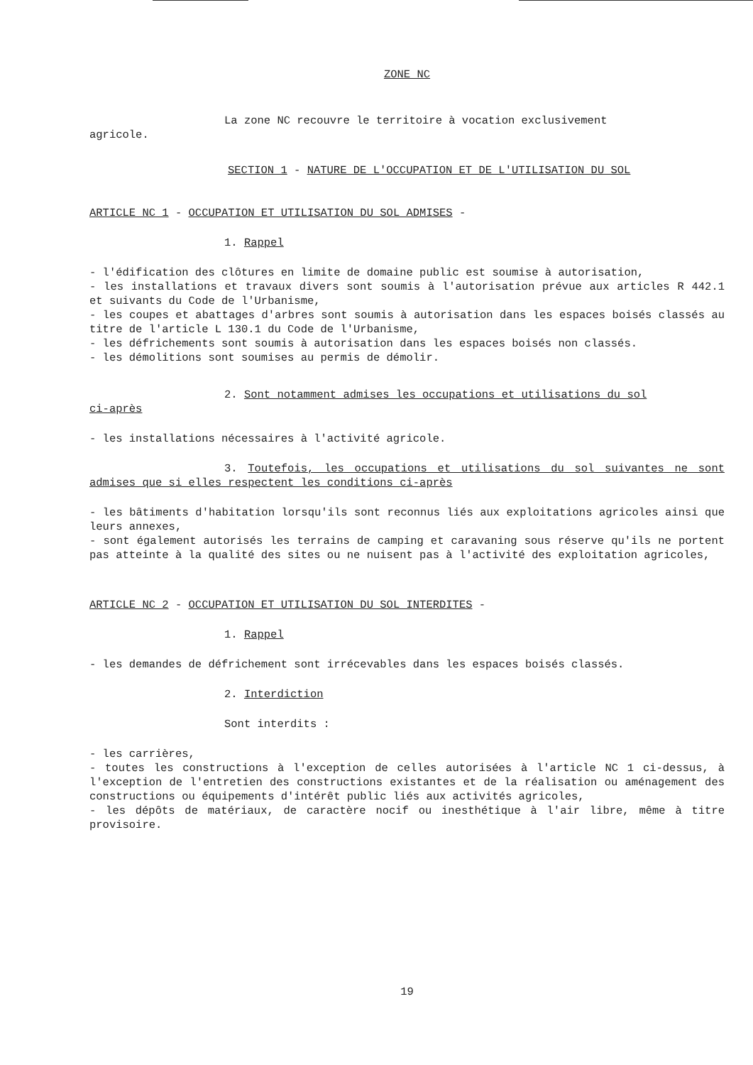ZONE NC
La zone NC recouvre le territoire à vocation exclusivement
agricole.
SECTION 1 - NATURE DE L'OCCUPATION ET DE L'UTILISATION DU SOL
ARTICLE NC 1 - OCCUPATION ET UTILISATION DU SOL ADMISES -
1. Rappel
- l'édification des clôtures en limite de domaine public est soumise à autorisation,
- les installations et travaux divers sont soumis à l'autorisation prévue aux articles R 442.1 et suivants du Code de l'Urbanisme,
- les coupes et abattages d'arbres sont soumis à autorisation dans les espaces boisés classés au titre de l'article L 130.1 du Code de l'Urbanisme,
- les défrichements sont soumis à autorisation dans les espaces boisés non classés.
- les démolitions sont soumises au permis de démolir.
2. Sont notamment admises les occupations et utilisations du sol
ci-après
- les installations nécessaires à l'activité agricole.
3. Toutefois, les occupations et utilisations du sol suivantes ne sont admises que si elles respectent les conditions ci-après
- les bâtiments d'habitation lorsqu'ils sont reconnus liés aux exploitations agricoles ainsi que leurs annexes,
- sont également autorisés les terrains de camping et caravaning sous réserve qu'ils ne portent pas atteinte à la qualité des sites ou ne nuisent pas à l'activité des exploitation agricoles,
ARTICLE NC 2 - OCCUPATION ET UTILISATION DU SOL INTERDITES -
1. Rappel
- les demandes de défrichement sont irrécevables dans les espaces boisés classés.
2. Interdiction
Sont interdits :
- les carrières,
- toutes les constructions à l'exception de celles autorisées à l'article NC 1 ci-dessus, à l'exception de l'entretien des constructions existantes et de la réalisation ou aménagement des constructions ou équipements d'intérêt public liés aux activités agricoles,
- les dépôts de matériaux, de caractère nocif ou inesthétique à l'air libre, même à titre provisoire.
19